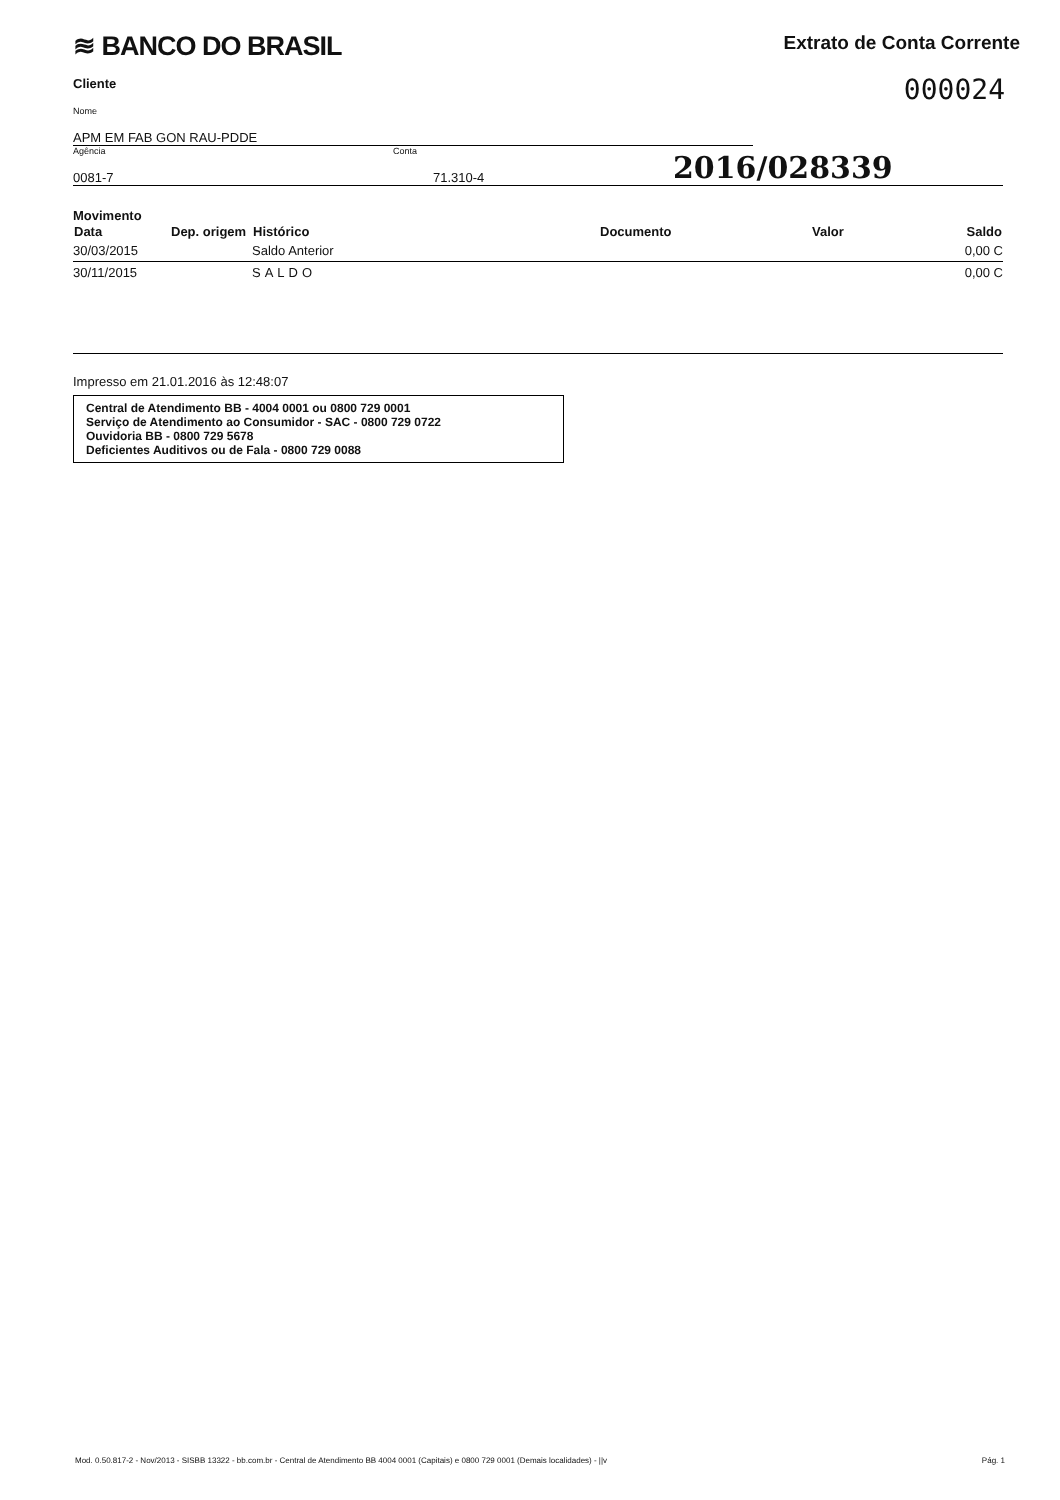≋ BANCO DO BRASIL
Extrato de Conta Corrente
Cliente
000024
Nome
APM EM FAB GON RAU-PDDE
Agência
0081-7
Conta
71.310-4
2016/028339
Movimento
| Data | Dep. origem | Histórico | Documento | Valor | Saldo |
| --- | --- | --- | --- | --- | --- |
| 30/03/2015 | | Saldo Anterior | | | 0,00 C |
| 30/11/2015 | | SALDO | | | 0,00 C |
Impresso em 21.01.2016 às 12:48:07
Central de Atendimento BB - 4004 0001 ou 0800 729 0001
Serviço de Atendimento ao Consumidor - SAC - 0800 729 0722
Ouvidoria BB - 0800 729 5678
Deficientes Auditivos ou de Fala - 0800 729 0088
Mod. 0.50.817-2 - Nov/2013 - SISBB 13322 - bb.com.br - Central de Atendimento BB 4004 0001 (Capitais) e 0800 729 0001 (Demais localidades) - ||v Pág. 1